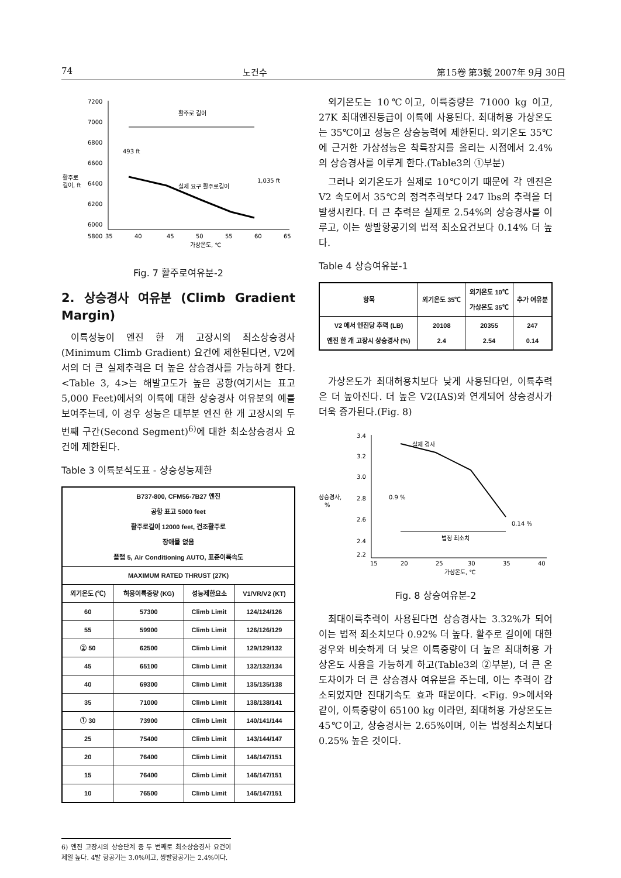74 노건수 第15卷 第3號 2007年 9月 30日
7200
7000
6800
6600
6400
6200
6000
5800
활주로
길이, ft
35
40
45
50
55
60
65
가상온도, ℃
활주로 길이
493 ft
1,035 ft
실제 요구 활주로길이
Fig. 7 활주로여유분-2
2. 상승경사 여유분 (Climb Gradient Margin)
이륙성능이 엔진 한 개 고장시의 최소상승경사(Minimum Climb Gradient) 요건에 제한된다면, V2에서의 더 큰 실제추력은 더 높은 상승경사를 가능하게 한다. <Table 3, 4>는 해발고도가 높은 공항(여기서는 표고 5,000 Feet)에서의 이륙에 대한 상승경사 여유분의 예를 보여주는데, 이 경우 성능은 대부분 엔진 한 개 고장시의 두 번째 구간(Second Segment)<sup>6)</sup>에 대한 최소상승경사 요건에 제한된다.
Table 3 이륙분석도표 - 상승성능제한
| B737-800, CFM56-7B27 엔진 공항 표고 5000 feet 활주로길이 12000 feet, 건조활주로 장애물 없음 플랩 5, Air Conditioning AUTO, 표준이륙속도 | | | |
| MAXIMUM RATED THRUST (27K) | | | |
| 외기온도 (℃) | 허용이륙중량 (KG) | 성능제한요소 | V1/VR/V2 (KT) |
| 60 | 57300 | Climb Limit | 124/124/126 |
| 55 | 59900 | Climb Limit | 126/126/129 |
| ② 50 | 62500 | Climb Limit | 129/129/132 |
| 45 | 65100 | Climb Limit | 132/132/134 |
| 40 | 69300 | Climb Limit | 135/135/138 |
| 35 | 71000 | Climb Limit | 138/138/141 |
| ① 30 | 73900 | Climb Limit | 140/141/144 |
| 25 | 75400 | Climb Limit | 143/144/147 |
| 20 | 76400 | Climb Limit | 146/147/151 |
| 15 | 76400 | Climb Limit | 146/147/151 |
| 10 | 76500 | Climb Limit | 146/147/151 |
6) 엔진 고장시의 상승단계 중 두 번째로 최소상승경사 요건이 제일 높다. 4발 항공기는 3.0%이고, 쌍발항공기는 2.4%이다.
외기온도는 10℃이고, 이륙중량은 71000 kg 이고, 27K 최대엔진등급이 이륙에 사용된다. 최대허용 가상온도는 35℃이고 성능은 상승능력에 제한된다. 외기온도 35℃에 근거한 가상성능은 착륙장치를 올리는 시점에서 2.4%의 상승경사를 이루게 한다.(Table3의 ①부분)
그러나 외기온도가 실제로 10℃이기 때문에 각 엔진은 V2 속도에서 35℃의 정격추력보다 247 lbs의 추력을 더 발생시킨다. 더 큰 추력은 실제로 2.54%의 상승경사를 이루고, 이는 쌍발항공기의 법적 최소요건보다 0.14% 더 높다.
Table 4 상승여유분-1
| 항목 | 외기온도 35℃ | 외기온도 10℃ 가상온도 35℃ | 추가 여유분 |
| --- | --- | --- | --- |
| V2 에서 엔진당 추력 (LB) 엔진 한 개 고장시 상승경사 (%) | 20108 2.4 | 20355 2.54 | 247 0.14 |
가상온도가 최대허용치보다 낮게 사용된다면, 이륙추력은 더 높아진다. 더 높은 V2(IAS)와 연계되어 상승경사가 더욱 증가된다.(Fig. 8)
3.4
3.2
3.0
2.8
2.6
2.4
2.2
상승경사,
%
15
20
25
30
35
40
가상온도, ℃
실제 경사
0.9 %
0.14 %
법정 최소치
Fig. 8 상승여유분-2
최대이륙추력이 사용된다면 상승경사는 3.32%가 되어 이는 법적 최소치보다 0.92% 더 높다. 활주로 길이에 대한 경우와 비슷하게 더 낮은 이륙중량이 더 높은 최대허용 가상온도 사용을 가능하게 하고(Table3의 ②부분), 더 큰 온도차이가 더 큰 상승경사 여유분을 주는데, 이는 추력이 감소되었지만 진대기속도 효과 때문이다. <Fig. 9>에서와 같이, 이륙중량이 65100 kg 이라면, 최대허용 가상온도는 45℃이고, 상승경사는 2.65%이며, 이는 법정최소치보다 0.25% 높은 것이다.